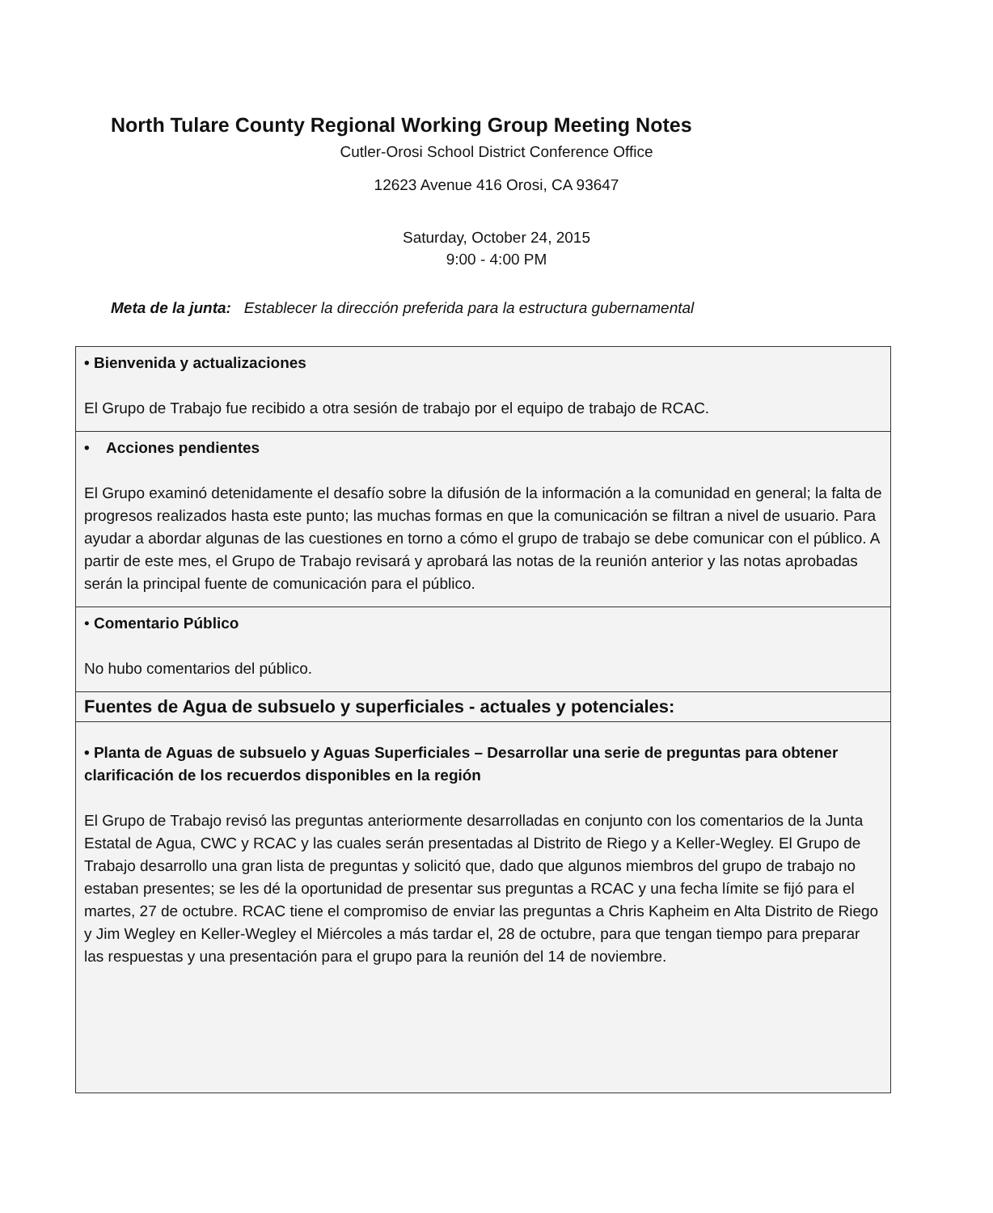North Tulare County Regional Working Group Meeting Notes
Cutler-Orosi School District Conference Office
12623 Avenue 416 Orosi, CA 93647
Saturday, October 24, 2015
9:00 - 4:00 PM
Meta de la junta: Establecer la dirección preferida para la estructura gubernamental
| • Bienvenida y actualizaciones El Grupo de Trabajo fue recibido a otra sesión de trabajo por el equipo de trabajo de RCAC. |
| • Acciones pendientes El Grupo examinó detenidamente el desafío sobre la difusión de la información a la comunidad en general; la falta de progresos realizados hasta este punto; las muchas formas en que la comunicación se filtran a nivel de usuario. Para ayudar a abordar algunas de las cuestiones en torno a cómo el grupo de trabajo se debe comunicar con el público. A partir de este mes, el Grupo de Trabajo revisará y aprobará las notas de la reunión anterior y las notas aprobadas serán la principal fuente de comunicación para el público. |
| • Comentario Público No hubo comentarios del público. |
| Fuentes de Agua de subsuelo y superficiales - actuales y potenciales: |
| • Planta de Aguas de subsuelo y Aguas Superficiales – Desarrollar una serie de preguntas para obtener clarificación de los recuerdos disponibles en la región El Grupo de Trabajo revisó las preguntas anteriormente desarrolladas en conjunto con los comentarios de la Junta Estatal de Agua, CWC y RCAC y las cuales serán presentadas al Distrito de Riego y a Keller-Wegley. El Grupo de Trabajo desarrollo una gran lista de preguntas y solicitó que, dado que algunos miembros del grupo de trabajo no estaban presentes; se les dé la oportunidad de presentar sus preguntas a RCAC y una fecha límite se fijó para el martes, 27 de octubre. RCAC tiene el compromiso de enviar las preguntas a Chris Kapheim en Alta Distrito de Riego y Jim Wegley en Keller-Wegley el Miércoles a más tardar el, 28 de octubre, para que tengan tiempo para preparar las respuestas y una presentación para el grupo para la reunión del 14 de noviembre. |